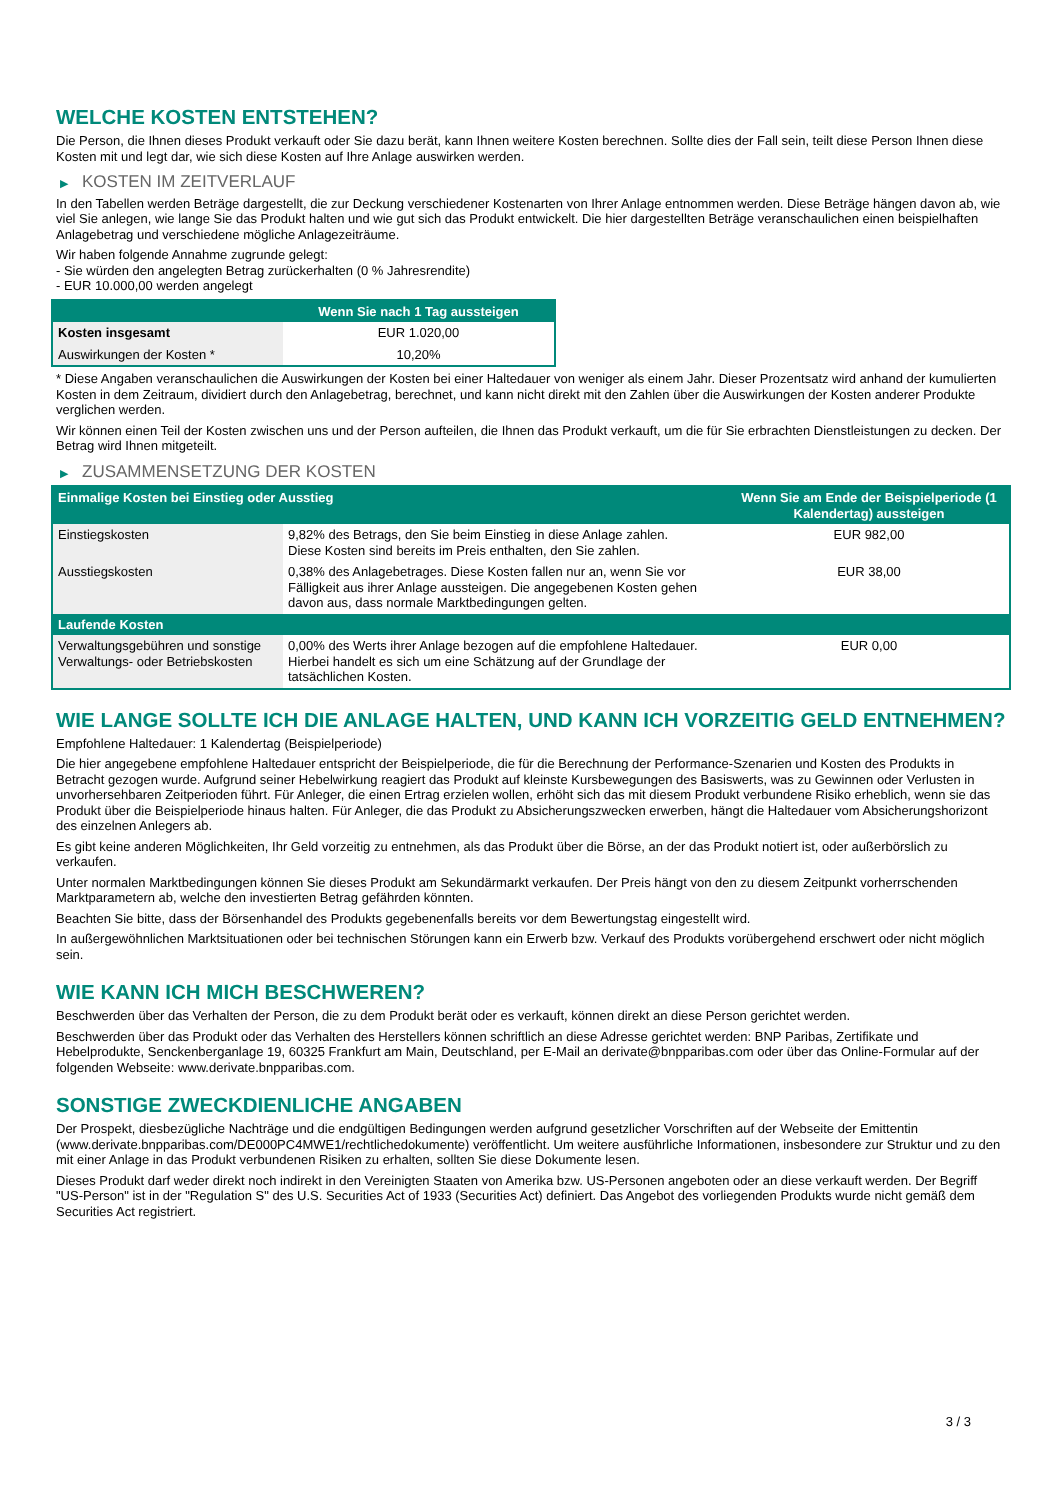WELCHE KOSTEN ENTSTEHEN?
Die Person, die Ihnen dieses Produkt verkauft oder Sie dazu berät, kann Ihnen weitere Kosten berechnen. Sollte dies der Fall sein, teilt diese Person Ihnen diese Kosten mit und legt dar, wie sich diese Kosten auf Ihre Anlage auswirken werden.
▶ KOSTEN IM ZEITVERLAUF
In den Tabellen werden Beträge dargestellt, die zur Deckung verschiedener Kostenarten von Ihrer Anlage entnommen werden. Diese Beträge hängen davon ab, wie viel Sie anlegen, wie lange Sie das Produkt halten und wie gut sich das Produkt entwickelt. Die hier dargestellten Beträge veranschaulichen einen beispielhaften Anlagebetrag und verschiedene mögliche Anlagezeiträume.
Wir haben folgende Annahme zugrunde gelegt:
- Sie würden den angelegten Betrag zurückerhalten (0 % Jahresrendite)
- EUR 10.000,00 werden angelegt
| | Wenn Sie nach 1 Tag aussteigen |
| --- | --- |
| Kosten insgesamt | EUR 1.020,00 |
| Auswirkungen der Kosten * | 10,20% |
* Diese Angaben veranschaulichen die Auswirkungen der Kosten bei einer Haltedauer von weniger als einem Jahr. Dieser Prozentsatz wird anhand der kumulierten Kosten in dem Zeitraum, dividiert durch den Anlagebetrag, berechnet, und kann nicht direkt mit den Zahlen über die Auswirkungen der Kosten anderer Produkte verglichen werden.
Wir können einen Teil der Kosten zwischen uns und der Person aufteilen, die Ihnen das Produkt verkauft, um die für Sie erbrachten Dienstleistungen zu decken. Der Betrag wird Ihnen mitgeteilt.
▶ ZUSAMMENSETZUNG DER KOSTEN
| Einmalige Kosten bei Einstieg oder Ausstieg | | Wenn Sie am Ende der Beispielperiode (1 Kalendertag) aussteigen |
| --- | --- | --- |
| Einstiegskosten | 9,82% des Betrags, den Sie beim Einstieg in diese Anlage zahlen. Diese Kosten sind bereits im Preis enthalten, den Sie zahlen. | EUR 982,00 |
| Ausstiegskosten | 0,38% des Anlagebetrages. Diese Kosten fallen nur an, wenn Sie vor Fälligkeit aus ihrer Anlage aussteigen. Die angegebenen Kosten gehen davon aus, dass normale Marktbedingungen gelten. | EUR 38,00 |
| Laufende Kosten | | |
| Verwaltungsgebühren und sonstige Verwaltungs- oder Betriebskosten | 0,00% des Werts ihrer Anlage bezogen auf die empfohlene Haltedauer. Hierbei handelt es sich um eine Schätzung auf der Grundlage der tatsächlichen Kosten. | EUR 0,00 |
WIE LANGE SOLLTE ICH DIE ANLAGE HALTEN, UND KANN ICH VORZEITIG GELD ENTNEHMEN?
Empfohlene Haltedauer: 1 Kalendertag (Beispielperiode)
Die hier angegebene empfohlene Haltedauer entspricht der Beispielperiode, die für die Berechnung der Performance-Szenarien und Kosten des Produkts in Betracht gezogen wurde. Aufgrund seiner Hebelwirkung reagiert das Produkt auf kleinste Kursbewegungen des Basiswerts, was zu Gewinnen oder Verlusten in unvorhersehbaren Zeitperioden führt. Für Anleger, die einen Ertrag erzielen wollen, erhöht sich das mit diesem Produkt verbundene Risiko erheblich, wenn sie das Produkt über die Beispielperiode hinaus halten. Für Anleger, die das Produkt zu Absicherungszwecken erwerben, hängt die Haltedauer vom Absicherungshorizont des einzelnen Anlegers ab.
Es gibt keine anderen Möglichkeiten, Ihr Geld vorzeitig zu entnehmen, als das Produkt über die Börse, an der das Produkt notiert ist, oder außerbörslich zu verkaufen.
Unter normalen Marktbedingungen können Sie dieses Produkt am Sekundärmarkt verkaufen. Der Preis hängt von den zu diesem Zeitpunkt vorherrschenden Marktparametern ab, welche den investierten Betrag gefährden könnten.
Beachten Sie bitte, dass der Börsenhandel des Produkts gegebenenfalls bereits vor dem Bewertungstag eingestellt wird.
In außergewöhnlichen Marktsituationen oder bei technischen Störungen kann ein Erwerb bzw. Verkauf des Produkts vorübergehend erschwert oder nicht möglich sein.
WIE KANN ICH MICH BESCHWEREN?
Beschwerden über das Verhalten der Person, die zu dem Produkt berät oder es verkauft, können direkt an diese Person gerichtet werden.
Beschwerden über das Produkt oder das Verhalten des Herstellers können schriftlich an diese Adresse gerichtet werden: BNP Paribas, Zertifikate und Hebelprodukte, Senckenberganlage 19, 60325 Frankfurt am Main, Deutschland, per E-Mail an derivate@bnpparibas.com oder über das Online-Formular auf der folgenden Webseite: www.derivate.bnpparibas.com.
SONSTIGE ZWECKDIENLICHE ANGABEN
Der Prospekt, diesbezügliche Nachträge und die endgültigen Bedingungen werden aufgrund gesetzlicher Vorschriften auf der Webseite der Emittentin (www.derivate.bnpparibas.com/DE000PC4MWE1/rechtlichedokumente) veröffentlicht. Um weitere ausführliche Informationen, insbesondere zur Struktur und zu den mit einer Anlage in das Produkt verbundenen Risiken zu erhalten, sollten Sie diese Dokumente lesen.
Dieses Produkt darf weder direkt noch indirekt in den Vereinigten Staaten von Amerika bzw. US-Personen angeboten oder an diese verkauft werden. Der Begriff "US-Person" ist in der "Regulation S" des U.S. Securities Act of 1933 (Securities Act) definiert. Das Angebot des vorliegenden Produkts wurde nicht gemäß dem Securities Act registriert.
3 / 3